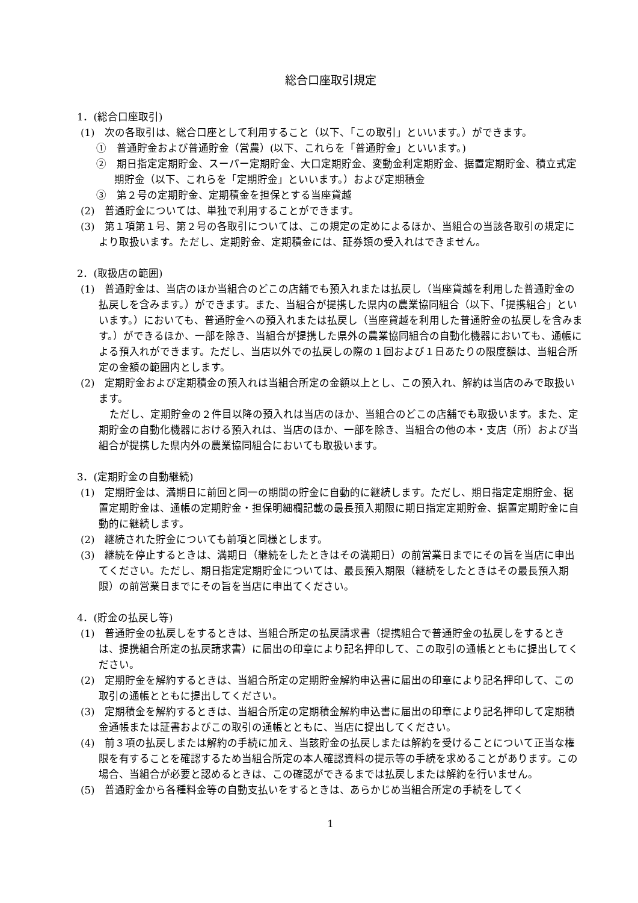総合口座取引規定
1．(総合口座取引)
(1)　次の各取引は、総合口座として利用すること（以下、「この取引」といいます。）ができます。
①　普通貯金および普通貯金（営農）(以下、これらを「普通貯金」といいます。)
②　期日指定定期貯金、スーパー定期貯金、大口定期貯金、変動金利定期貯金、据置定期貯金、積立式定期貯金（以下、これらを「定期貯金」といいます。）および定期積金
③　第２号の定期貯金、定期積金を担保とする当座貸越
(2)　普通貯金については、単独で利用することができます。
(3)　第１項第１号、第２号の各取引については、この規定の定めによるほか、当組合の当該各取引の規定により取扱います。ただし、定期貯金、定期積金には、証券類の受入れはできません。
2．(取扱店の範囲)
(1)　普通貯金は、当店のほか当組合のどこの店舗でも預入れまたは払戻し（当座貸越を利用した普通貯金の払戻しを含みます。）ができます。また、当組合が提携した県内の農業協同組合（以下、「提携組合」といいます。）においても、普通貯金への預入れまたは払戻し（当座貸越を利用した普通貯金の払戻しを含みます。）ができるほか、一部を除き、当組合が提携した県外の農業協同組合の自動化機器においても、通帳による預入れができます。ただし、当店以外での払戻しの際の１回および１日あたりの限度額は、当組合所定の金額の範囲内とします。
(2)　定期貯金および定期積金の預入れは当組合所定の金額以上とし、この預入れ、解約は当店のみで取扱います。
ただし、定期貯金の２件目以降の預入れは当店のほか、当組合のどこの店舗でも取扱います。また、定期貯金の自動化機器における預入れは、当店のほか、一部を除き、当組合の他の本・支店（所）および当組合が提携した県内外の農業協同組合においても取扱います。
3．(定期貯金の自動継続)
(1)　定期貯金は、満期日に前回と同一の期間の貯金に自動的に継続します。ただし、期日指定定期貯金、据置定期貯金は、通帳の定期貯金・担保明細欄記載の最長預入期限に期日指定定期貯金、据置定期貯金に自動的に継続します。
(2)　継続された貯金についても前項と同様とします。
(3)　継続を停止するときは、満期日（継続をしたときはその満期日）の前営業日までにその旨を当店に申出てください。ただし、期日指定定期貯金については、最長預入期限（継続をしたときはその最長預入期限）の前営業日までにその旨を当店に申出てください。
4．(貯金の払戻し等)
(1)　普通貯金の払戻しをするときは、当組合所定の払戻請求書（提携組合で普通貯金の払戻しをするときは、提携組合所定の払戻請求書）に届出の印章により記名押印して、この取引の通帳とともに提出してください。
(2)　定期貯金を解約するときは、当組合所定の定期貯金解約申込書に届出の印章により記名押印して、この取引の通帳とともに提出してください。
(3)　定期積金を解約するときは、当組合所定の定期積金解約申込書に届出の印章により記名押印して定期積金通帳または証書およびこの取引の通帳とともに、当店に提出してください。
(4)　前３項の払戻しまたは解約の手続に加え、当該貯金の払戻しまたは解約を受けることについて正当な権限を有することを確認するため当組合所定の本人確認資料の提示等の手続を求めることがあります。この場合、当組合が必要と認めるときは、この確認ができるまでは払戻しまたは解約を行いません。
(5)　普通貯金から各種料金等の自動支払いをするときは、あらかじめ当組合所定の手続をしてく
1